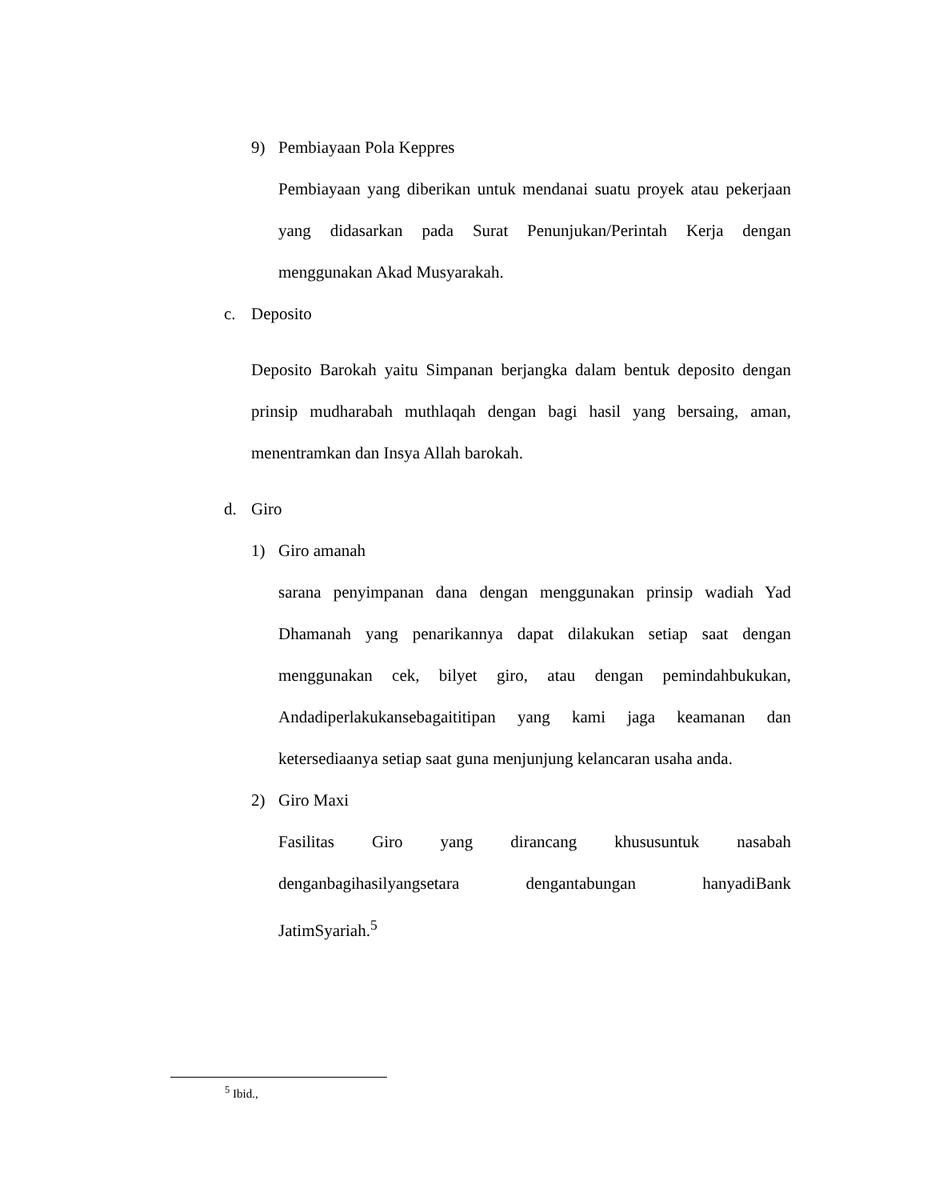9) Pembiayaan Pola Keppres
Pembiayaan yang diberikan untuk mendanai suatu proyek atau pekerjaan yang didasarkan pada Surat Penunjukan/Perintah Kerja dengan menggunakan Akad Musyarakah.
c. Deposito
Deposito Barokah yaitu Simpanan berjangka dalam bentuk deposito dengan prinsip mudharabah muthlaqah dengan bagi hasil yang bersaing, aman, menentramkan dan Insya Allah barokah.
d. Giro
1) Giro amanah
sarana penyimpanan dana dengan menggunakan prinsip wadiah Yad Dhamanah yang penarikannya dapat dilakukan setiap saat dengan menggunakan cek, bilyet giro, atau dengan pemindahbukukan, Andadiperlakukansebagaititipan yang kami jaga keamanan dan ketersediaanya setiap saat guna menjunjung kelancaran usaha anda.
2) Giro Maxi
Fasilitas Giro yang dirancang khususuntuk nasabah denganbagihasilyangsetara dengantabungan hanyadiBank JatimSyariah.<sup>5</sup>
<sup>5</sup> Ibid.,